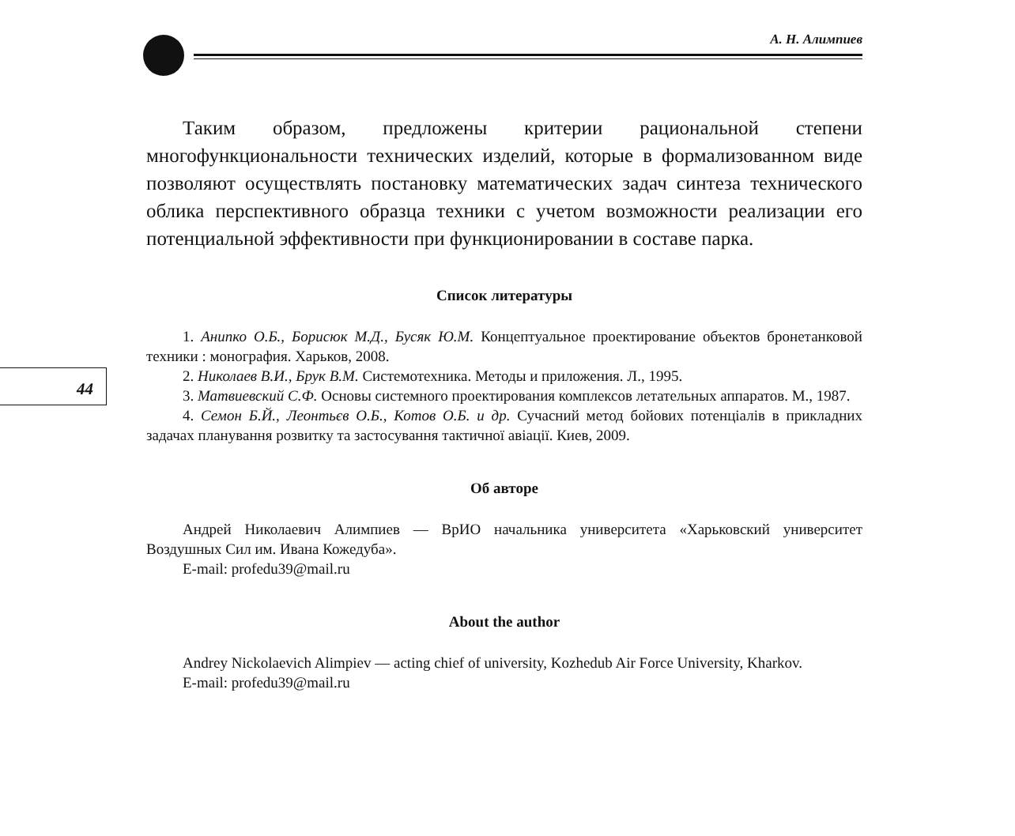44
А. Н. Алимпиев
Таким образом, предложены критерии рациональной степени многофункциональности технических изделий, которые в формализованном виде позволяют осуществлять постановку математических задач синтеза технического облика перспективного образца техники с учетом возможности реализации его потенциальной эффективности при функционировании в составе парка.
Список литературы
1. Анипко О.Б., Борисюк М.Д., Бусяк Ю.М. Концептуальное проектирование объектов бронетанковой техники : монография. Харьков, 2008.
2. Николаев В.И., Брук В.М. Системотехника. Методы и приложения. Л., 1995.
3. Матвиевский С.Ф. Основы системного проектирования комплексов летательных аппаратов. М., 1987.
4. Семон Б.Й., Леонтьєв О.Б., Котов О.Б. и др. Сучасний метод бойових потенціалів в прикладних задачах планування розвитку та застосування тактичної авіації. Киев, 2009.
Об авторе
Андрей Николаевич Алимпиев — ВрИО начальника университета «Харьковский университет Воздушных Сил им. Ивана Кожедуба».
E-mail: profedu39@mail.ru
About the author
Andrey Nickolaevich Alimpiev — acting chief of university, Kozhedub Air Force University, Kharkov.
E-mail: profedu39@mail.ru